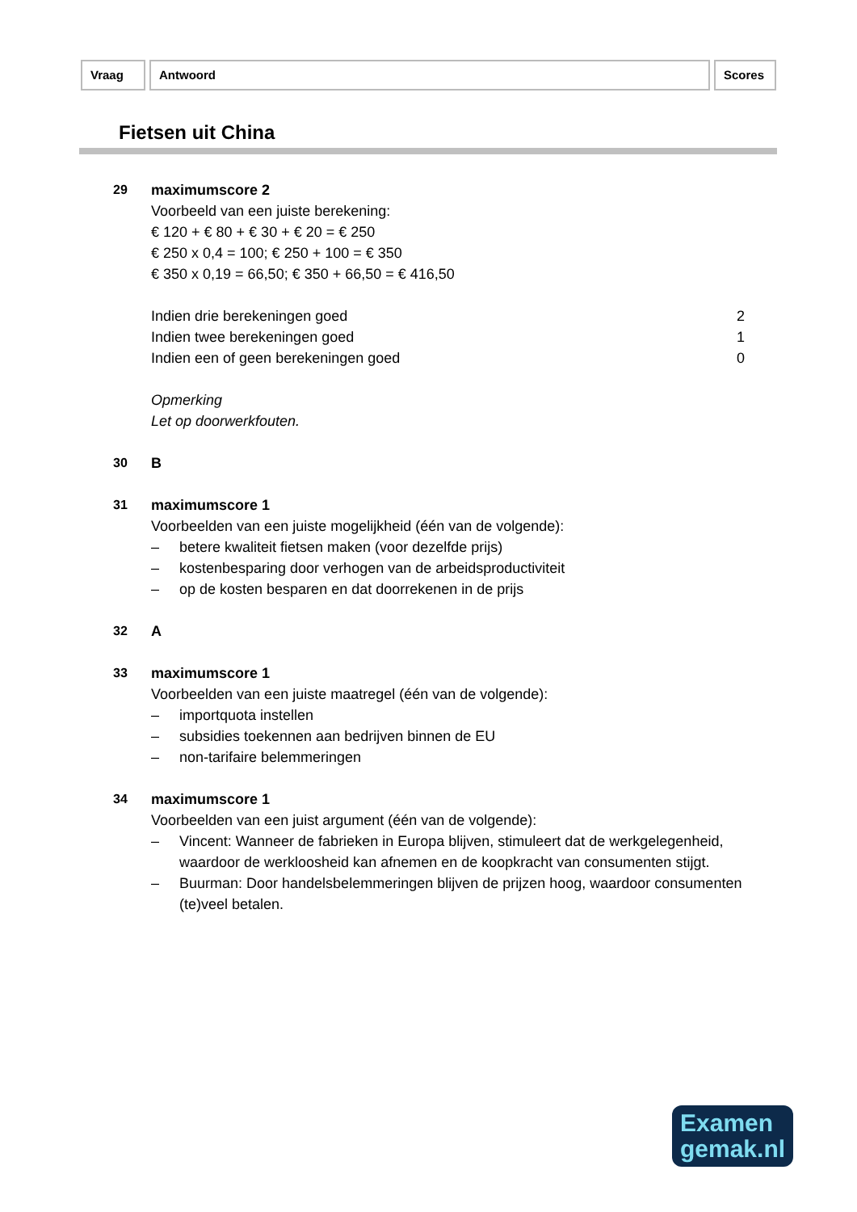Vraag Antwoord Scores
Fietsen uit China
29 maximumscore 2
Voorbeeld van een juiste berekening:
€ 120 + € 80 + € 30 + € 20 = € 250
€ 250 x 0,4 = 100; € 250 + 100 = € 350
€ 350 x 0,19 = 66,50; € 350 + 66,50 = € 416,50
Indien drie berekeningen goed 2
Indien twee berekeningen goed 1
Indien een of geen berekeningen goed 0
Opmerking
Let op doorwerkfouten.
30 B
31 maximumscore 1
Voorbeelden van een juiste mogelijkheid (één van de volgende):
– betere kwaliteit fietsen maken (voor dezelfde prijs)
– kostenbesparing door verhogen van de arbeidsproductiviteit
– op de kosten besparen en dat doorrekenen in de prijs
32 A
33 maximumscore 1
Voorbeelden van een juiste maatregel (één van de volgende):
– importquota instellen
– subsidies toekennen aan bedrijven binnen de EU
– non-tarifaire belemmeringen
34 maximumscore 1
Voorbeelden van een juist argument (één van de volgende):
– Vincent: Wanneer de fabrieken in Europa blijven, stimuleert dat de werkgelegenheid, waardoor de werkloosheid kan afnemen en de koopkracht van consumenten stijgt.
– Buurman: Door handelsbelemmeringen blijven de prijzen hoog, waardoor consumenten (te)veel betalen.
Examen
gemak.nl